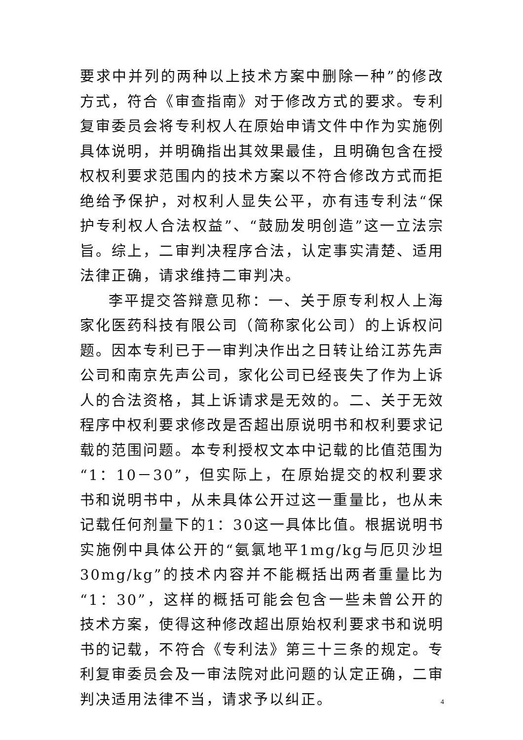要求中并列的两种以上技术方案中删除一种”的修改方式，符合《审查指南》对于修改方式的要求。专利复审委员会将专利权人在原始申请文件中作为实施例具体说明，并明确指出其效果最佳，且明确包含在授权权利要求范围内的技术方案以不符合修改方式而拒绝给予保护，对权利人显失公平，亦有违专利法“保护专利权人合法权益”、“鼓励发明创造”这一立法宗旨。综上，二审判决程序合法，认定事实清楚、适用法律正确，请求维持二审判决。
李平提交答辩意见称：一、关于原专利权人上海家化医药科技有限公司（简称家化公司）的上诉权问题。因本专利已于一审判决作出之日转让给江苏先声公司和南京先声公司，家化公司已经丧失了作为上诉人的合法资格，其上诉请求是无效的。二、关于无效程序中权利要求修改是否超出原说明书和权利要求记载的范围问题。本专利授权文本中记载的比值范围为“1：10－30”，但实际上，在原始提交的权利要求书和说明书中，从未具体公开过这一重量比，也从未记载任何剂量下的1：30这一具体比值。根据说明书实施例中具体公开的“氨氯地平1mg/kg与厄贝沙坦30mg/kg”的技术内容并不能概括出两者重量比为“1：30”，这样的概括可能会包含一些未曾公开的技术方案，使得这种修改超出原始权利要求书和说明书的记载，不符合《专利法》第三十三条的规定。专利复审委员会及一审法院对此问题的认定正确，二审判决适用法律不当，请求予以纠正。
4